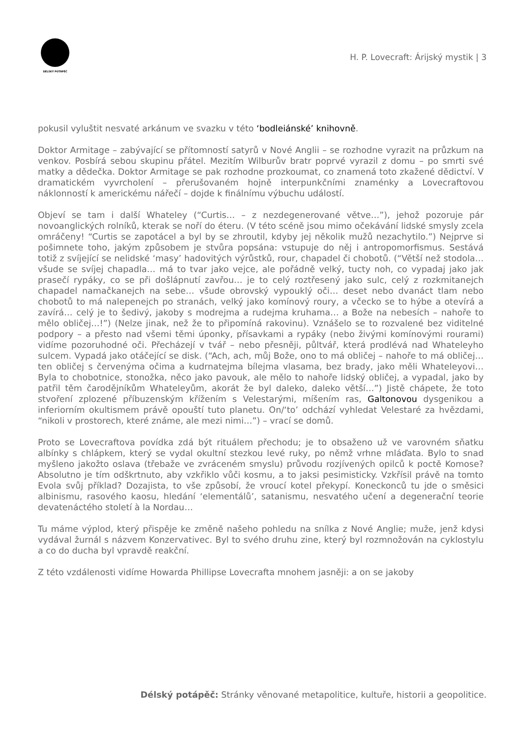DÉLSKÝ POTÁPĚČ
H. P. Lovecraft: Árijský mystik | 3
pokusil vyluštit nesvaté arkánum ve svazku v této ‘bodleiánské’ knihovně.
Doktor Armitage – zabývající se přítomností satyrů v Nové Anglii – se rozhodne vyrazit na průzkum na venkov. Posbírá sebou skupinu přátel. Mezitím Wilburův bratr poprvé vyrazil z domu – po smrti své matky a dědečka. Doktor Armitage se pak rozhodne prozkoumat, co znamená toto zkažené dědictví. V dramatickém vyvrcholení – přerušovaném hojně interpunkčními znaménky a Lovecraftovou náklonností k americkému nářečí – dojde k finálnímu výbuchu událostí.
Objeví se tam i další Whateley (“Curtis… – z nezdegenerované větve…”), jehož pozoruje pár novoanglických rolníků, kterak se noří do éteru. (V této scéně jsou mimo očekávání lidské smysly zcela omráčeny! “Curtis se zapotácel a byl by se zhroutil, kdyby jej několik mužů nezachytilo.”) Nejprve si pošimnete toho, jakým způsobem je stvůra popsána: vstupuje do něj i antropomorfismus. Sestává totiž z svíjející se nelidské ‘masy’ hadovitých výrůstků, rour, chapadel či chobotů. (“Větší než stodola… všude se svíjej chapadla… má to tvar jako vejce, ale pořádně velký, tucty noh, co vypadaj jako jak prasečí rypáky, co se při došlápnutí zavřou… je to celý roztřesený jako sulc, celý z rozkmitanejch chapadel namačkanejch na sebe… všude obrovský vypouklý oči… deset nebo dvanáct tlam nebo chobotů to má nalepenejch po stranách, velký jako komínový roury, a včecko se to hýbe a otevírá a zavírá… celý je to šedivý, jakoby s modrejma a rudejma kruhama… a Bože na nebesích – nahoře to mělo obličej…!”) (Nelze jinak, než že to připomíná rakovinu). Vznášelo se to rozvalené bez viditelné podpory – a přesto nad všemi těmi úponky, přísavkami a rypáky (nebo živými komínovými rourami) vidíme pozoruhodné oči. Přecházejí v tvář – nebo přesněji, půltvář, která prodlévá nad Whateleyho sulcem. Vypadá jako otáčející se disk. (“Ach, ach, můj Bože, ono to má obličej – nahoře to má obličej… ten obličej s červenýma očima a kudrnatejma bílejma vlasama, bez brady, jako měli Whateleyovi… Byla to chobotnice, stonožka, něco jako pavouk, ale mělo to nahoře lidský obličej, a vypadal, jako by patřil těm čarodějníkům Whateleyům, akorát že byl daleko, daleko větší…”) Jistě chápete, že toto stvoření zplozené příbuzenským křížením s Velestarými, míšením ras, Galtonovou dysgenikou a inferiorním okultismem právě opouští tuto planetu. On/‘to’ odchází vyhledat Velestaré za hvězdami, “nikoli v prostorech, které známe, ale mezi nimi…”) – vrací se domů.
Proto se Lovecraftova povídka zdá být rituálem přechodu; je to obsaženo už ve varovném sňatku albínky s chlápkem, který se vydal okultní stezkou levé ruky, po němž vrhne mláďata. Bylo to snad myšleno jakožto oslava (třebaže ve zvráceném smyslu) průvodu rozjívených opilců k poctě Komose? Absolutno je tím odškrtnuto, aby vzkřiklo vůči kosmu, a to jaksi pesimisticky. Vzkřísil právě na tomto Evola svůj příklad? Dozajista, to vše způsobí, že vroucí kotel překypí. Koneckonců tu jde o směsici albinismu, rasového kaosu, hledání ‘elementálů’, satanismu, nesvatého učení a degenerační teorie devatenáctého století à la Nordau…
Tu máme výplod, který přispěje ke změně našeho pohledu na snílka z Nové Anglie; muže, jenž kdysi vydával žurnál s názvem Konzervativec. Byl to svého druhu zine, který byl rozmnožován na cyklostylu a co do ducha byl vpravdě reakční.
Z této vzdálenosti vidíme Howarda Phillipse Lovecrafta mnohem jasněji: a on se jakoby
Délský potápěč: Stránky věnované metapolitice, kultuře, historii a geopolitice.